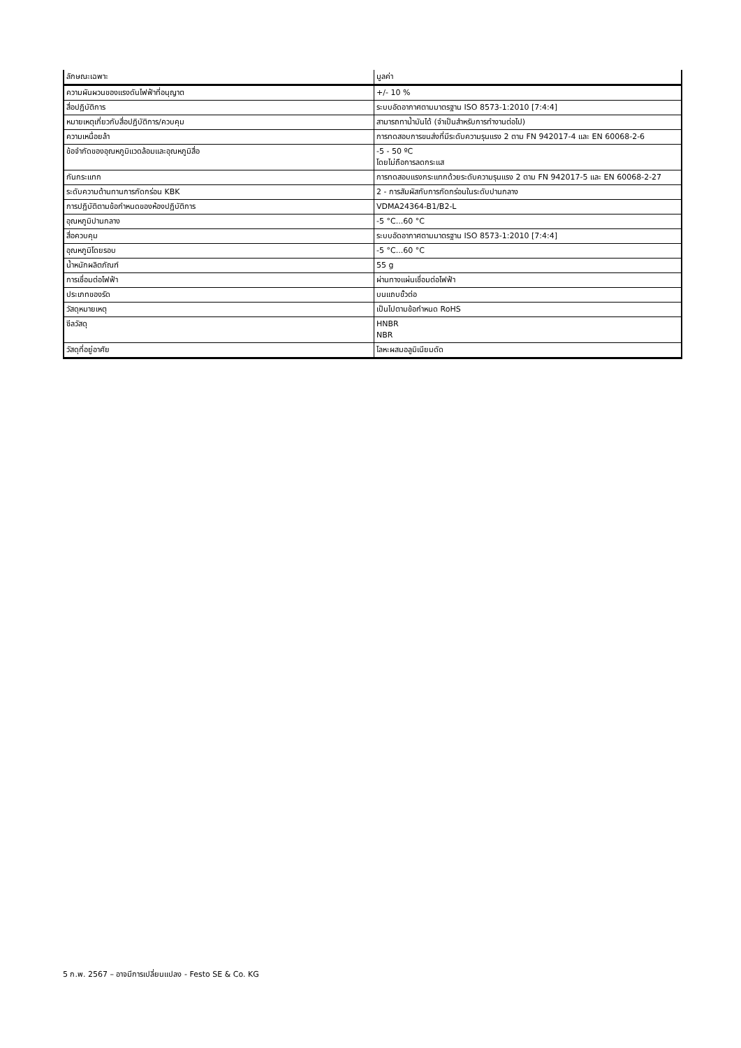| ลักษณะเฉพาะ | มูลค่า |
| --- | --- |
| ความผันผวนของแรงดันไฟฟ้าที่อนุญาต | +/- 10 % |
| สื่อปฏิบัติการ | ระบบอัดอากาศตามมาตรฐาน ISO 8573-1:2010 [7:4:4] |
| หมายเหตุเกี่ยวกับสื่อปฏิบัติการ/ควบคุม | สามารถทาน้ำมันได้ (จำเป็นสำหรับการทำงานต่อไป) |
| ความเหนื่อยล้า | การทดสอบการขนส่งที่มีระดับความรุนแรง 2 ตาม FN 942017-4 และ EN 60068-2-6 |
| ข้อจำกัดของอุณหภูมิแวดล้อมและอุณหภูมิสื่อ | -5 - 50 ºC โดยไม่ถือการลดกระแส |
| กันกระแทก | การทดสอบแรงกระแทกด้วยระดับความรุนแรง 2 ตาม FN 942017-5 และ EN 60068-2-27 |
| ระดับความต้านทานการกัดกร่อน KBK | 2 - การสัมผัสกับการกัดกร่อนในระดับปานกลาง |
| การปฏิบัติตามข้อกำหนดของห้องปฏิบัติการ | VDMA24364-B1/B2-L |
| อุณหภูมิปานกลาง | -5 °C...60 °C |
| สื่อควบคุม | ระบบอัดอากาศตามมาตรฐาน ISO 8573-1:2010 [7:4:4] |
| อุณหภูมิโดยรอบ | -5 °C...60 °C |
| น้ำหนักผลิตภัณฑ์ | 55 g |
| การเชื่อมต่อไฟฟ้า | ผ่านทางแผ่นเชื่อมต่อไฟฟ้า |
| ประเภทของรัด | บนแถบขั้วต่อ |
| วัสดุหมายเหตุ | เป็นไปตามข้อกำหนด RoHS |
| ซีลวัสดุ | HNBR NBR |
| วัสดุที่อยู่อาศัย | โลหะผสมอลูมิเนียมดัด |
5 ก.พ. 2567 – อาจมีการเปลี่ยนแปลง - Festo SE & Co. KG